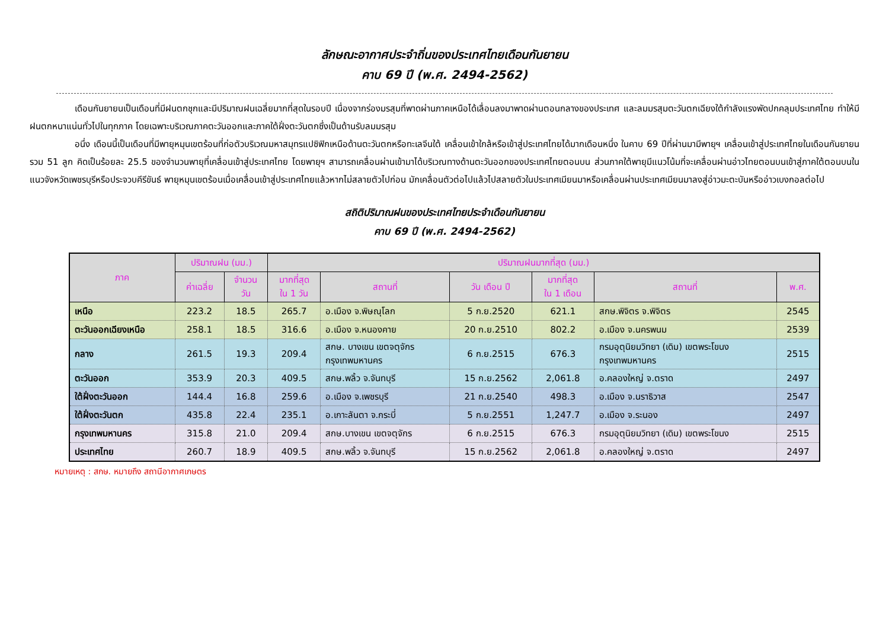ลักษณะอากาศประจำถิ่นของประเทศไทยเดือนกันยายน
คาบ 69 ปี (พ.ศ. 2494-2562)
เดือนกันยายนเป็นเดือนที่มีฝนตกชุกและมีปริมาณฝนเฉลี่ยมากที่สุดในรอบปี เนื่องจากร่องมรสุมที่พาดผ่านภาคเหนือได้เลื่อนลงมาพาดผ่านตอนกลางของประเทศ และลมมรสุมตะวันตกเฉียงใต้กำลังแรงพัดปกคลุมประเทศไทย ทำให้มีฝนตกหนาแน่นทั่วไปในทุกภาค โดยเฉพาะบริเวณภาคตะวันออกและภาคใต้ฝั่งตะวันตกซึ่งเป็นด้านรับลมมรสุม
อนึ่ง เดือนนี้เป็นเดือนที่มีพายุหมุนเขตร้อนที่ก่อตัวบริเวณมหาสมุทรแปซิฟิกเหนือด้านตะวันตกหรือทะเลจีนใต้ เคลื่อนเข้าใกล้หรือเข้าสู่ประเทศไทยได้มากเดือนหนึ่ง ในคาบ 69 ปีที่ผ่านมามีพายุฯ เคลื่อนเข้าสู่ประเทศไทยในเดือนกันยายน รวม 51 ลูก คิดเป็นร้อยละ 25.5 ของจำนวนพายุที่เคลื่อนเข้าสู่ประเทศไทย โดยพายุฯ สามารถเคลื่อนผ่านเข้ามาได้บริเวณทางด้านตะวันออกของประเทศไทยตอนบน ส่วนภาคใต้พายุมีแนวโน้มที่จะเคลื่อนผ่านอ่าวไทยตอนบนเข้าสู่ภาคใต้ตอนบนในแนวจังหวัดเพชรบุรีหรือประจวบคีรีขันธ์ พายุหมุนเขตร้อนเมื่อเคลื่อนเข้าสู่ประเทศไทยแล้วหากไม่สลายตัวไปก่อน มักเคลื่อนตัวต่อไปแล้วไปสลายตัวในประเทศเมียนมาหรือเคลื่อนผ่านประเทศเมียนมาลงสู่อ่าวมะตะบันหรืออ่าวเบงกอลต่อไป
สถิติปริมาณฝนของประเทศไทยประจำเดือนกันยายน
คาบ 69 ปี (พ.ศ. 2494-2562)
| ภาค | ปริมาณฝน (มม.) | | ปริมาณฝนมากที่สุด (มม.) | | | | | |
| --- | --- | --- | --- | --- | --- | --- | --- | --- |
| | ค่าเฉลี่ย | จำนวน วัน | มากที่สุด ใน 1 วัน | สถานที่ | วัน เดือน ปี | มากที่สุด ใน 1 เดือน | สถานที่ | พ.ศ. |
| เหนือ | 223.2 | 18.5 | 265.7 | อ.เมือง จ.พิษณุโลก | 5 ก.ย.2520 | 621.1 | สกษ.พิจิตร จ.พิจิตร | 2545 |
| ตะวันออกเฉียงเหนือ | 258.1 | 18.5 | 316.6 | อ.เมือง จ.หนองคาย | 20 ก.ย.2510 | 802.2 | อ.เมือง จ.นครพนม | 2539 |
| กลาง | 261.5 | 19.3 | 209.4 | สกษ. บางเขน เขตจตุจักร กรุงเทพมหานคร | 6 ก.ย.2515 | 676.3 | กรมอุตุนิยมวิทยา (เดิม) เขตพระโขนง กรุงเทพมหานคร | 2515 |
| ตะวันออก | 353.9 | 20.3 | 409.5 | สกษ.พลิ้ว จ.จันทบุรี | 15 ก.ย.2562 | 2,061.8 | อ.คลองใหญ่ จ.ตราด | 2497 |
| ใต้ฝั่งตะวันออก | 144.4 | 16.8 | 259.6 | อ.เมือง จ.เพชรบุรี | 21 ก.ย.2540 | 498.3 | อ.เมือง จ.นราธิวาส | 2547 |
| ใต้ฝั่งตะวันตก | 435.8 | 22.4 | 235.1 | อ.เกาะลันตา จ.กระบี่ | 5 ก.ย.2551 | 1,247.7 | อ.เมือง จ.ระนอง | 2497 |
| กรุงเทพมหานคร | 315.8 | 21.0 | 209.4 | สกษ.บางเขน เขตจตุจักร | 6 ก.ย.2515 | 676.3 | กรมอุตุนิยมวิทยา (เดิม) เขตพระโขนง | 2515 |
| ประเทศไทย | 260.7 | 18.9 | 409.5 | สกษ.พลิ้ว จ.จันทบุรี | 15 ก.ย.2562 | 2,061.8 | อ.คลองใหญ่ จ.ตราด | 2497 |
หมายเหตุ : สกษ. หมายถึง สถานีอากาศเกษตร